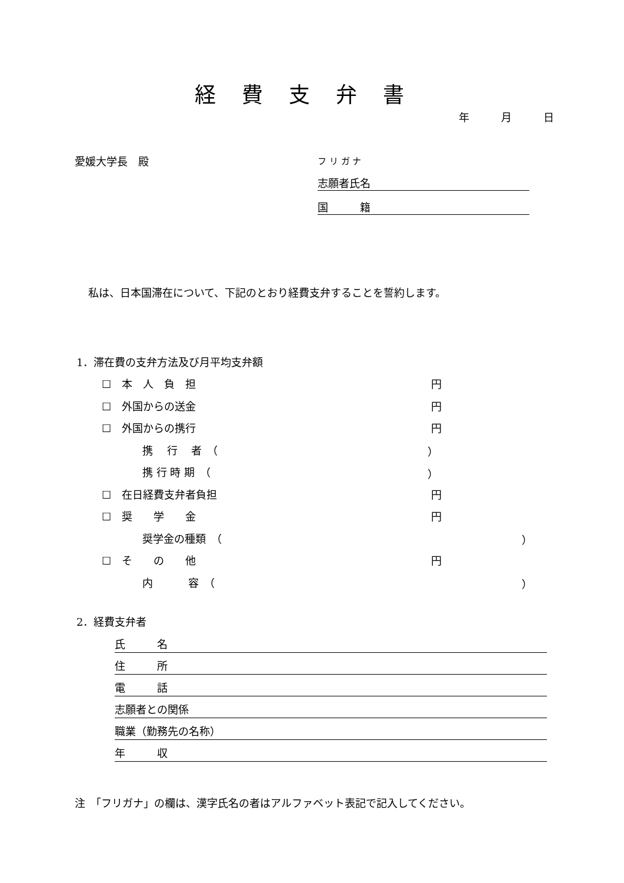経費支弁書
年　　　月　　　日
愛媛大学長　殿
フ リ ガ ナ
志願者氏名
国　　　籍
私は、日本国滞在について、下記のとおり経費支弁することを誓約します。
1．滞在費の支弁方法及び月平均支弁額
☐　本　人　負　担 円
☐　外国からの送金 円
☐　外国からの携行 円
携　 行　 者　（ ）
携 行 時 期　（ ）
☐　在日経費支弁者負担 円
☐　奨　　学　　金 円
奨学金の種類　（ ）
☐　そ　　の　　他 円
内　　　 容　（ ）
2．経費支弁者
氏　　　名
住　　　所
電　　　話
志願者との関係
職業（勤務先の名称）
年　　　収
注　「フリガナ」の欄は、漢字氏名の者はアルファベット表記で記入してください。